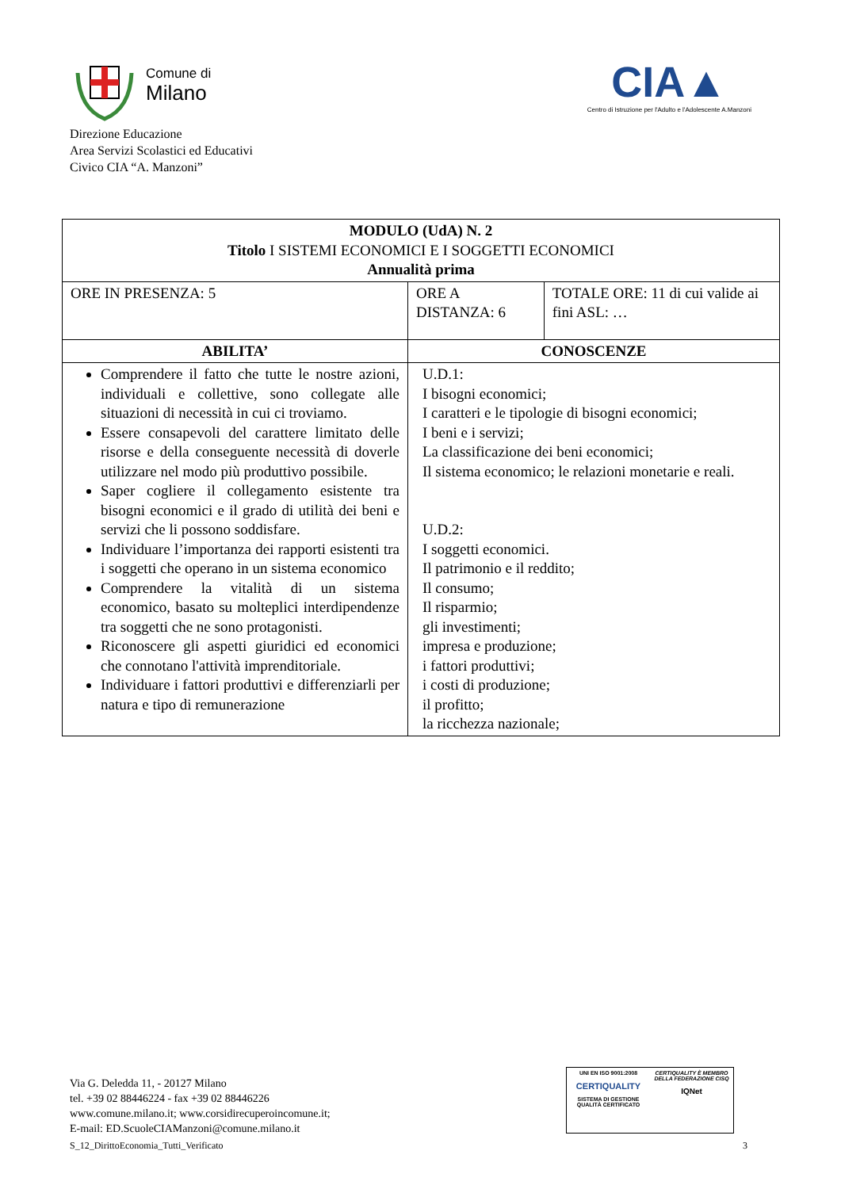Comune di
Milano
Direzione Educazione
Area Servizi Scolastici ed Educativi
Civico CIA “A. Manzoni”
CIA▲
Centro di Istruzione per l'Adulto e l'Adolescente A.Manzoni
| MODULO (UdA) N. 2 Titolo I SISTEMI ECONOMICI E I SOGGETTI ECONOMICI Annualità prima | | |
| ORE IN PRESENZA: 5 | ORE A DISTANZA: 6 | TOTALE ORE: 11 di cui valide ai fini ASL: … |
| ABILITA’ | CONOSCENZE | |
| Comprendere il fatto che tutte le nostre azioni, individuali e collettive, sono collegate alle situazioni di necessità in cui ci troviamo. Essere consapevoli del carattere limitato delle risorse e della conseguente necessità di doverle utilizzare nel modo più produttivo possibile. Saper cogliere il collegamento esistente tra bisogni economici e il grado di utilità dei beni e servizi che li possono soddisfare. Individuare l’importanza dei rapporti esistenti tra i soggetti che operano in un sistema economico Comprendere la vitalità di un sistema economico, basato su molteplici interdipendenze tra soggetti che ne sono protagonisti. Riconoscere gli aspetti giuridici ed economici che connotano l'attività imprenditoriale. Individuare i fattori produttivi e differenziarli per natura e tipo di remunerazione | U.D.1: I bisogni economici; I caratteri e le tipologie di bisogni economici; I beni e i servizi; La classificazione dei beni economici; Il sistema economico; le relazioni monetarie e reali. U.D.2: I soggetti economici. Il patrimonio e il reddito; Il consumo; Il risparmio; gli investimenti; impresa e produzione; i fattori produttivi; i costi di produzione; il profitto; la ricchezza nazionale; | |
Via G. Deledda 11, - 20127 Milano
tel. +39 02 88446224 - fax +39 02 88446226
www.comune.milano.it; www.corsidirecuperoincomune.it;
E-mail: ED.ScuoleCIAManzoni@comune.milano.it
UNI EN ISO 9001:2008
CERTIQUALITY
SISTEMA DI GESTIONE QUALITÀ CERTIFICATO
CERTIQUALITY È MEMBRO DELLA FEDERAZIONE CISQ
IQNet
S_12_DirittoEconomia_Tutti_Verificato
3